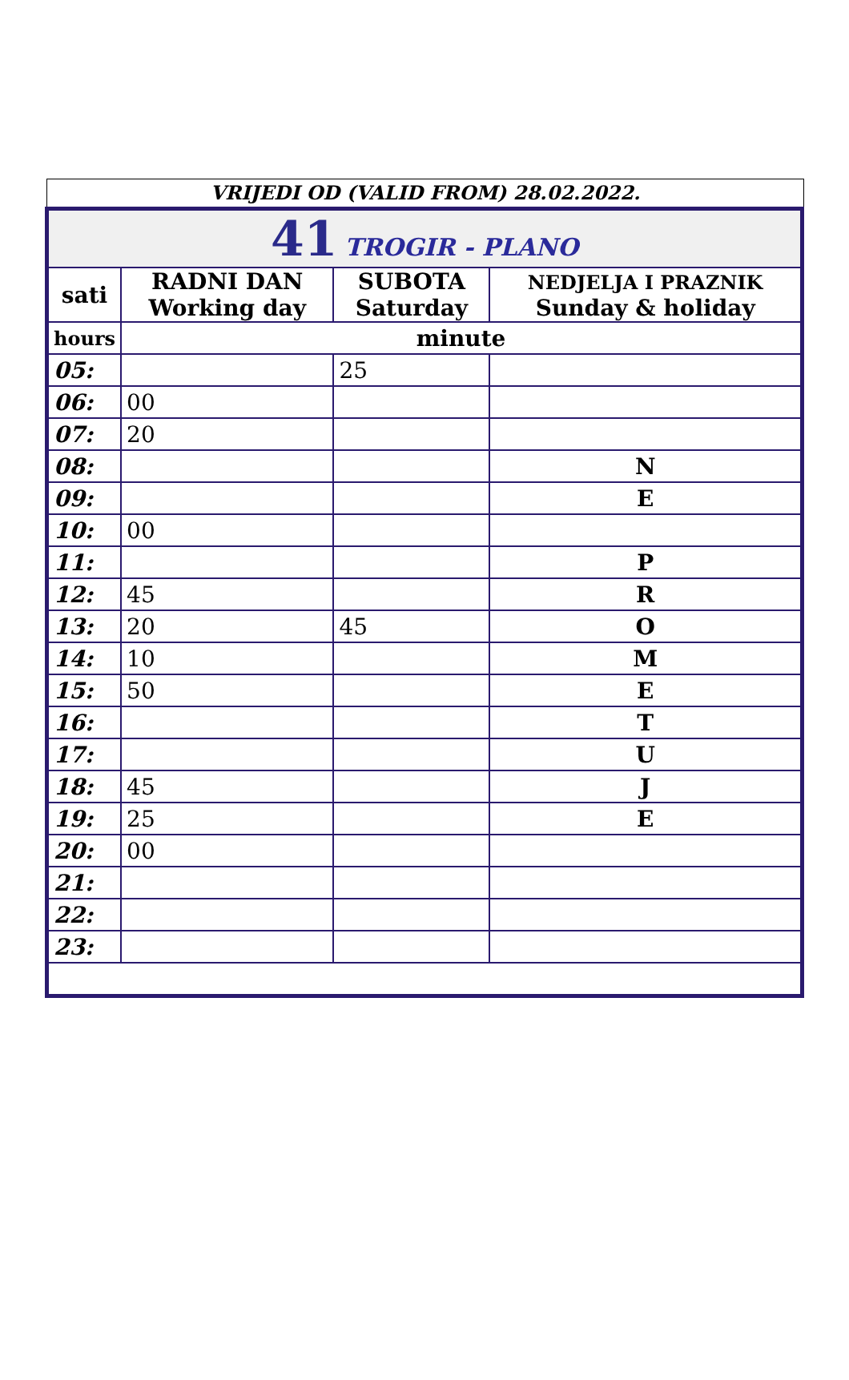VRIJEDI OD (VALID FROM) 28.02.2022.
| 41 TROGIR - PLANO | | | |
| sati | RADNI DAN Working day | SUBOTA Saturday | NEDJELJA I PRAZNIK Sunday & holiday |
| hours | minute | | |
| 05: | | 25 | |
| 06: | 00 | | |
| 07: | 20 | | |
| 08: | | | N |
| 09: | | | E |
| 10: | 00 | | |
| 11: | | | P |
| 12: | 45 | | R |
| 13: | 20 | 45 | O |
| 14: | 10 | | M |
| 15: | 50 | | E |
| 16: | | | T |
| 17: | | | U |
| 18: | 45 | | J |
| 19: | 25 | | E |
| 20: | 00 | | |
| 21: | | | |
| 22: | | | |
| 23: | | | |